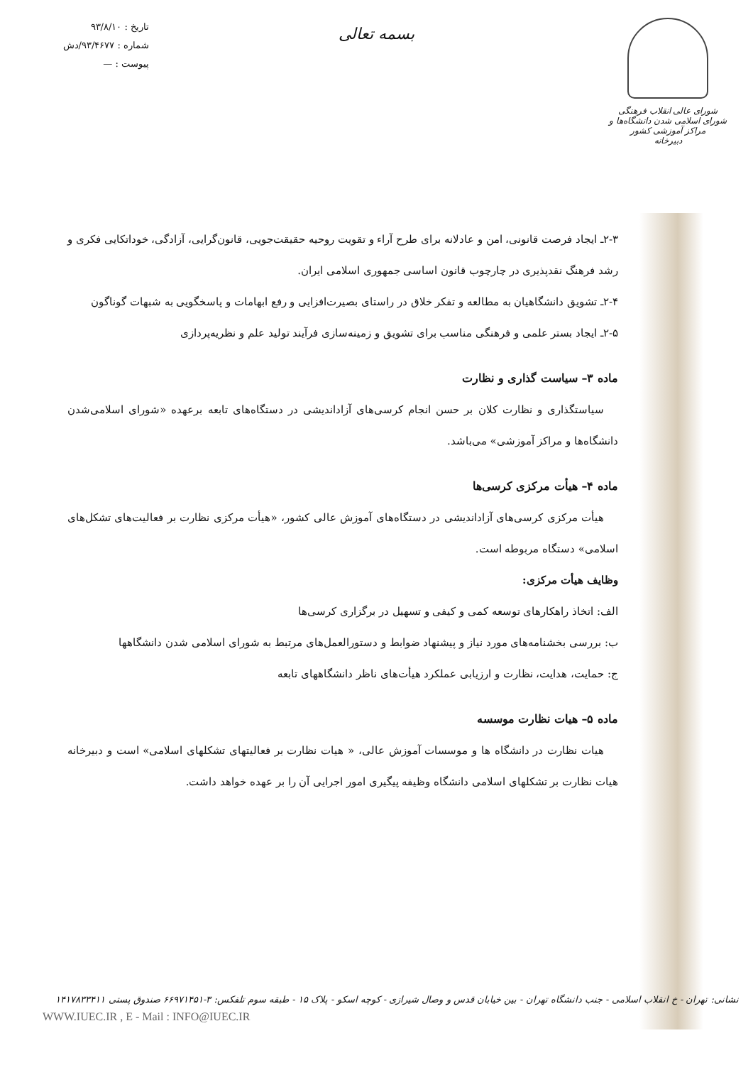تاریخ : ۹۳/۸/۱۰
شماره : ۹۳/۴۶۷۷/دش
پیوست : —
بسمه تعالی
شورای عالی انقلاب فرهنگی
شورای اسلامی شدن دانشگاه‌ها و مراکز آموزشی کشور
دبیرخانه
۲-۳ـ ایجاد فرصت قانونی، امن و عادلانه برای طرح آراء و تقویت روحیه حقیقت‌جویی، قانون‌گرایی، آزادگی، خوداتکایی فکری و رشد فرهنگ نقدپذیری در چارچوب قانون اساسی جمهوری اسلامی ایران.
۲-۴ـ تشویق دانشگاهیان به مطالعه و تفکر خلاق در راستای بصیرت‌افزایی و رفع ابهامات و پاسخگویی به شبهات گوناگون
۲-۵ـ ایجاد بستر علمی و فرهنگی مناسب برای تشویق و زمینه‌سازی فرآیند تولید علم و نظریه‌پردازی
ماده ۳– سیاست گذاری و نظارت
سیاستگذاری و نظارت کلان بر حسن انجام کرسی‌های آزاداندیشی در دستگاه‌های تابعه برعهده «شورای اسلامی‌شدن دانشگاه‌ها و مراکز آموزشی» می‌باشد.
ماده ۴– هیأت مرکزی کرسی‌ها
هیأت مرکزی کرسی‌های آزاداندیشی در دستگاه‌های آموزش عالی کشور، «هیأت مرکزی نظارت بر فعالیت‌های تشکل‌های اسلامی» دستگاه مربوطه است.
وظایف هیأت مرکزی:
الف: اتخاذ راهکارهای توسعه کمی و کیفی و تسهیل در برگزاری کرسی‌ها
ب: بررسی بخشنامه‌های مورد نیاز و پیشنهاد ضوابط و دستورالعمل‌های مرتبط به شورای اسلامی شدن دانشگاهها
ج: حمایت، هدایت، نظارت و ارزیابی عملکرد هیأت‌های ناظر دانشگاههای تابعه
ماده ۵– هیات نظارت موسسه
هیات نظارت در دانشگاه ها و موسسات آموزش عالی، « هیات نظارت بر فعالیتهای تشکلهای اسلامی» است و دبیرخانه هیات نظارت بر تشکلهای اسلامی دانشگاه وظیفه پیگیری امور اجرایی آن را بر عهده خواهد داشت.
نشانی: تهران - خ انقلاب اسلامی - جنب دانشگاه تهران - بین خیابان قدس و وصال شیرازی - کوچه اسکو - پلاک ۱۵ - طبقه سوم تلفکس: ۳-۶۶۹۷۱۴۵۱ صندوق پستی ۱۴۱۷۸۳۳۴۱۱
WWW.IUEC.IR , E - Mail : INFO@IUEC.IR